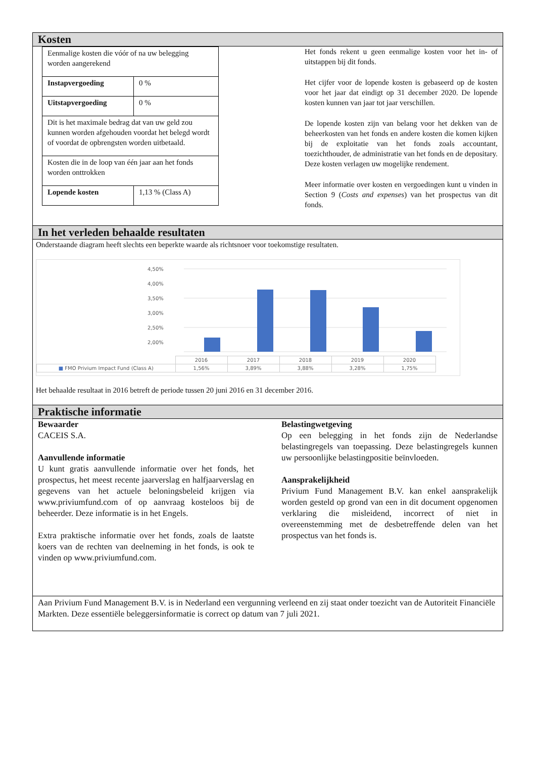Kosten
| Eenmalige kosten die vóór of na uw belegging worden aangerekend | |
| Instapvergoeding | 0 % |
| Uitstapvergoeding | 0 % |
| Dit is het maximale bedrag dat van uw geld zou kunnen worden afgehouden voordat het belegd wordt of voordat de opbrengsten worden uitbetaald. | |
| Kosten die in de loop van één jaar aan het fonds worden onttrokken | |
| Lopende kosten | 1,13 % (Class A) |
Het fonds rekent u geen eenmalige kosten voor het in- of uitstappen bij dit fonds.
Het cijfer voor de lopende kosten is gebaseerd op de kosten voor het jaar dat eindigt op 31 december 2020. De lopende kosten kunnen van jaar tot jaar verschillen.
De lopende kosten zijn van belang voor het dekken van de beheerkosten van het fonds en andere kosten die komen kijken bij de exploitatie van het fonds zoals accountant, toezichthouder, de administratie van het fonds en de depositary. Deze kosten verlagen uw mogelijke rendement.
Meer informatie over kosten en vergoedingen kunt u vinden in Section 9 (Costs and expenses) van het prospectus van dit fonds.
In het verleden behaalde resultaten
Onderstaande diagram heeft slechts een beperkte waarde als richtsnoer voor toekomstige resultaten.
4,50%
4,00%
3,50%
3,00%
2,50%
2,00%
| | 2016 | 2017 | 2018 | 2019 | 2020 |
| ■ FMO Privium Impact Fund (Class A) | 1,56% | 3,89% | 3,88% | 3,28% | 1,75% |
Het behaalde resultaat in 2016 betreft de periode tussen 20 juni 2016 en 31 december 2016.
Praktische informatie
Bewaarder
CACEIS S.A.
Aanvullende informatie
U kunt gratis aanvullende informatie over het fonds, het prospectus, het meest recente jaarverslag en halfjaarverslag en gegevens van het actuele beloningsbeleid krijgen via www.priviumfund.com of op aanvraag kosteloos bij de beheerder. Deze informatie is in het Engels.
Extra praktische informatie over het fonds, zoals de laatste koers van de rechten van deelneming in het fonds, is ook te vinden op www.priviumfund.com.
Belastingwetgeving
Op een belegging in het fonds zijn de Nederlandse belastingregels van toepassing. Deze belastingregels kunnen uw persoonlijke belastingpositie beïnvloeden.
Aansprakelijkheid
Privium Fund Management B.V. kan enkel aansprakelijk worden gesteld op grond van een in dit document opgenomen verklaring die misleidend, incorrect of niet in overeenstemming met de desbetreffende delen van het prospectus van het fonds is.
Aan Privium Fund Management B.V. is in Nederland een vergunning verleend en zij staat onder toezicht van de Autoriteit Financiële Markten. Deze essentiële beleggersinformatie is correct op datum van 7 juli 2021.